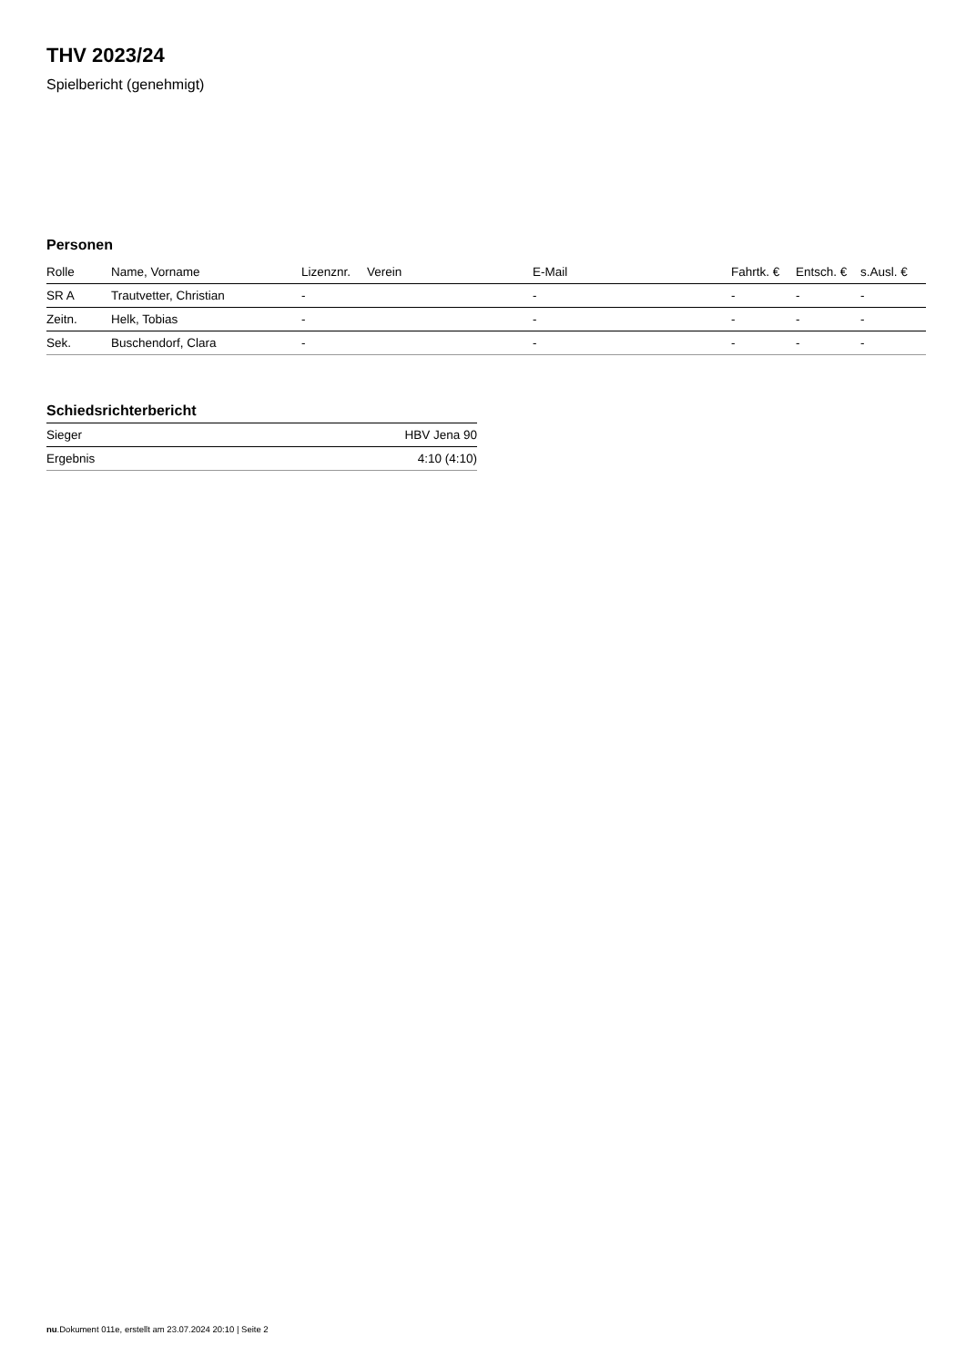THV 2023/24
Spielbericht (genehmigt)
Personen
| Rolle | Name, Vorname | Lizenznr. | Verein | E-Mail | Fahrtk. € | Entsch. € | s.Ausl. € |
| --- | --- | --- | --- | --- | --- | --- | --- |
| SR A | Trautvetter, Christian | - | | - | - | - | - |
| Zeitn. | Helk, Tobias | - | | - | - | - | - |
| Sek. | Buschendorf, Clara | - | | - | - | - | - |
Schiedsrichterbericht
| Sieger | HBV Jena 90 |
| Ergebnis | 4:10 (4:10) |
nu.Dokument 011e, erstellt am 23.07.2024 20:10 | Seite 2